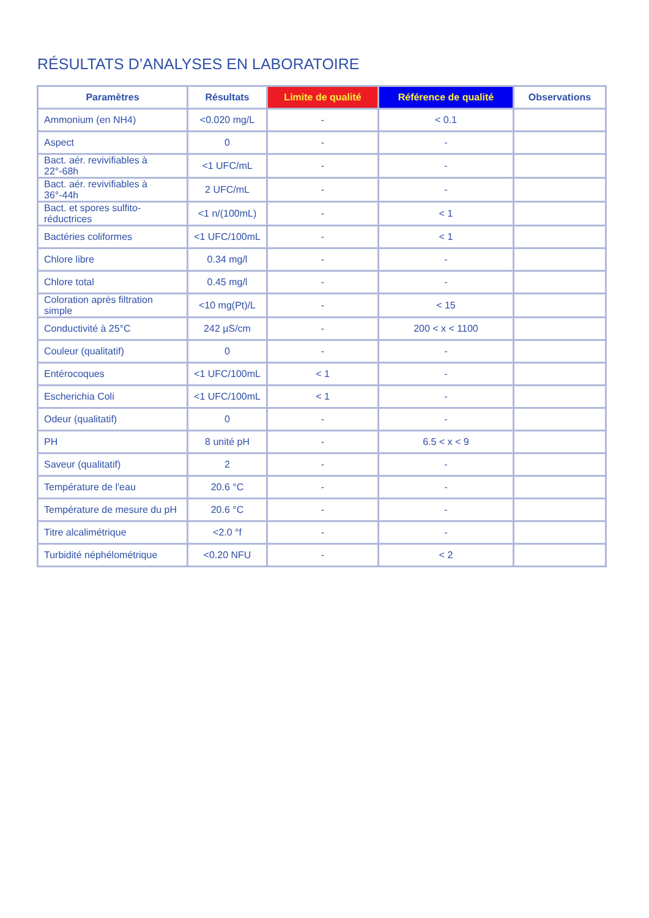RÉSULTATS D’ANALYSES EN LABORATOIRE
| Paramètres | Résultats | Limite de qualité | Référence de qualité | Observations |
| --- | --- | --- | --- | --- |
| Ammonium (en NH4) | <0.020 mg/L | - | < 0.1 | |
| Aspect | 0 | - | - | |
| Bact. aér. revivifiables à 22°-68h | <1 UFC/mL | - | - | |
| Bact. aér. revivifiables à 36°-44h | 2 UFC/mL | - | - | |
| Bact. et spores sulfito-réductrices | <1 n/(100mL) | - | < 1 | |
| Bactéries coliformes | <1 UFC/100mL | - | < 1 | |
| Chlore libre | 0.34 mg/l | - | - | |
| Chlore total | 0.45 mg/l | - | - | |
| Coloration après filtration simple | <10 mg(Pt)/L | - | < 15 | |
| Conductivité à 25°C | 242 µS/cm | - | 200 < x < 1100 | |
| Couleur (qualitatif) | 0 | - | - | |
| Entérocoques | <1 UFC/100mL | < 1 | - | |
| Escherichia Coli | <1 UFC/100mL | < 1 | - | |
| Odeur (qualitatif) | 0 | - | - | |
| PH | 8 unité pH | - | 6.5 < x < 9 | |
| Saveur (qualitatif) | 2 | - | - | |
| Température de l'eau | 20.6 °C | - | - | |
| Température de mesure du pH | 20.6 °C | - | - | |
| Titre alcalimétrique | <2.0 °f | - | - | |
| Turbidité néphélométrique | <0.20 NFU | - | < 2 | |